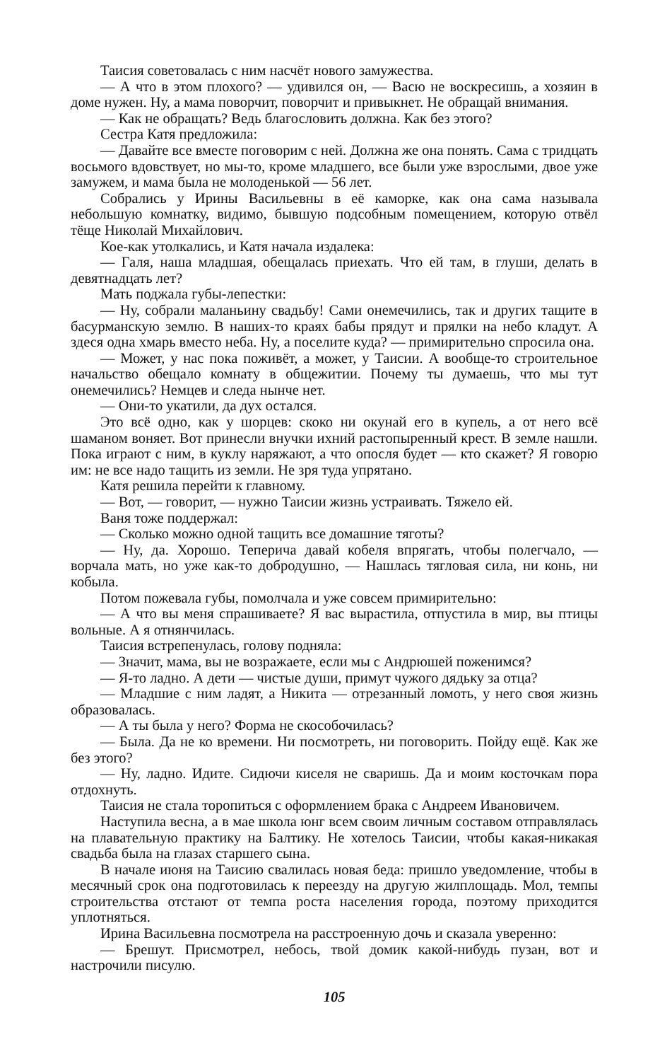Таисия советовалась с ним насчёт нового замужества.
— А что в этом плохого? — удивился он, — Васю не воскресишь, а хозяин в доме нужен. Ну, а мама поворчит, поворчит и привыкнет. Не обращай внимания.
— Как не обращать? Ведь благословить должна. Как без этого?
Сестра Катя предложила:
— Давайте все вместе поговорим с ней. Должна же она понять. Сама с тридцать восьмого вдовствует, но мы-то, кроме младшего, все были уже взрослыми, двое уже замужем, и мама была не молоденькой — 56 лет.
Собрались у Ирины Васильевны в её каморке, как она сама называла небольшую комнатку, видимо, бывшую подсобным помещением, которую отвёл тёще Николай Михайлович.
Кое-как утолкались, и Катя начала издалека:
— Галя, наша младшая, обещалась приехать. Что ей там, в глуши, делать в девятнадцать лет?
Мать поджала губы-лепестки:
— Ну, собрали маланьину свадьбу! Сами онемечились, так и других тащите в басурманскую землю. В наших-то краях бабы прядут и прялки на небо кладут. А здеся одна хмарь вместо неба. Ну, а поселите куда? — примирительно спросила она.
— Может, у нас пока поживёт, а может, у Таисии. А вообще-то строительное начальство обещало комнату в общежитии. Почему ты думаешь, что мы тут онемечились? Немцев и следа нынче нет.
— Они-то укатили, да дух остался.
Это всё одно, как у шорцев: скоко ни окунай его в купель, а от него всё шаманом воняет. Вот принесли внучки ихний растопыренный крест. В земле нашли. Пока играют с ним, в куклу наряжают, а что опосля будет — кто скажет? Я говорю им: не все надо тащить из земли. Не зря туда упрятано.
Катя решила перейти к главному.
— Вот, — говорит, — нужно Таисии жизнь устраивать. Тяжело ей.
Ваня тоже поддержал:
— Сколько можно одной тащить все домашние тяготы?
— Ну, да. Хорошо. Теперича давай кобеля впрягать, чтобы полегчало, — ворчала мать, но уже как-то добродушно, — Нашлась тягловая сила, ни конь, ни кобыла.
Потом пожевала губы, помолчала и уже совсем примирительно:
— А что вы меня спрашиваете? Я вас вырастила, отпустила в мир, вы птицы вольные. А я отнянчилась.
Таисия встрепенулась, голову подняла:
— Значит, мама, вы не возражаете, если мы с Андрюшей поженимся?
— Я-то ладно. А дети — чистые души, примут чужого дядьку за отца?
— Младшие с ним ладят, а Никита — отрезанный ломоть, у него своя жизнь образовалась.
— А ты была у него? Форма не скособочилась?
— Была. Да не ко времени. Ни посмотреть, ни поговорить. Пойду ещё. Как же без этого?
— Ну, ладно. Идите. Сидючи киселя не сваришь. Да и моим косточкам пора отдохнуть.
Таисия не стала торопиться с оформлением брака с Андреем Ивановичем.
Наступила весна, а в мае школа юнг всем своим личным составом отправлялась на плавательную практику на Балтику. Не хотелось Таисии, чтобы какая-никакая свадьба была на глазах старшего сына.
В начале июня на Таисию свалилась новая беда: пришло уведомление, чтобы в месячный срок она подготовилась к переезду на другую жилплощадь. Мол, темпы строительства отстают от темпа роста населения города, поэтому приходится уплотняться.
Ирина Васильевна посмотрела на расстроенную дочь и сказала уверенно:
— Брешут. Присмотрел, небось, твой домик какой-нибудь пузан, вот и настрочили писулю.
105